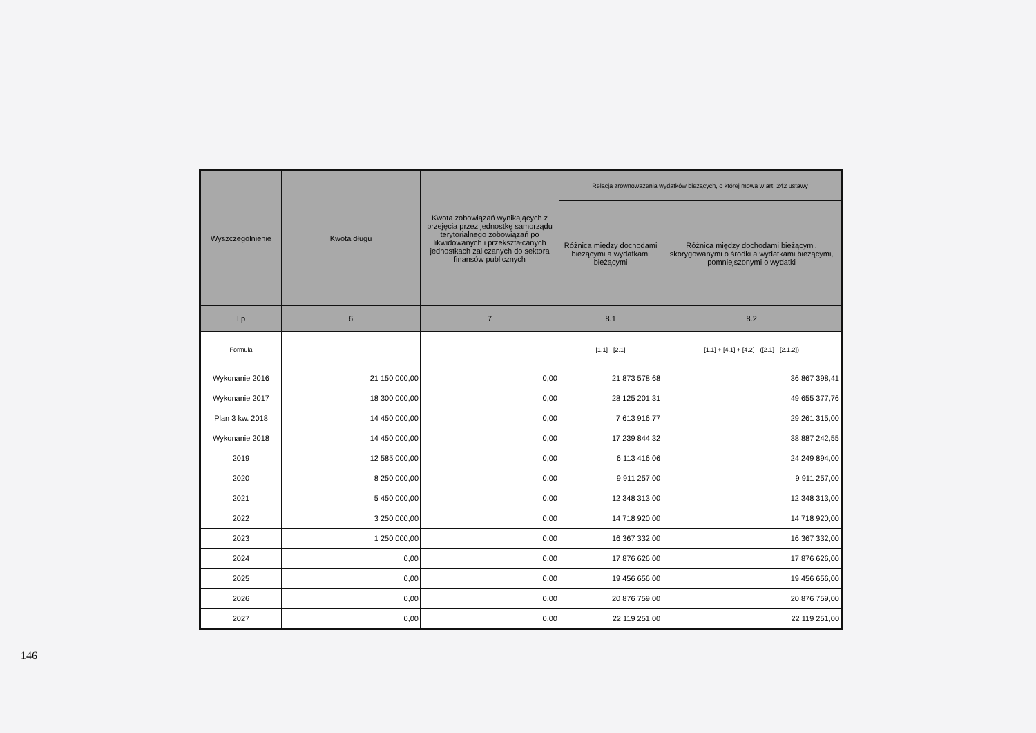| Wyszczególnienie | Kwota długu | Kwota zobowiązań wynikających z przejęcia przez jednostkę samorządu terytorialnego zobowiązań po likwidowanych i przekształcanych jednostkach zaliczanych do sektora finansów publicznych | Relacja zrównoważenia wydatków bieżących, o której mowa w art. 242 ustawy | |
| --- | --- | --- | --- | --- |
| | | | Różnica między dochodami bieżącymi a wydatkami bieżącymi | Różnica między dochodami bieżącymi, skorygowanymi o środki a wydatkami bieżącymi, pomniejszonymi o wydatki |
| Lp | 6 | 7 | 8.1 | 8.2 |
| Formuła | | | [1.1] - [2.1] | [1.1] + [4.1] + [4.2] - ([2.1] - [2.1.2]) |
| Wykonanie 2016 | 21 150 000,00 | 0,00 | 21 873 578,68 | 36 867 398,41 |
| Wykonanie 2017 | 18 300 000,00 | 0,00 | 28 125 201,31 | 49 655 377,76 |
| Plan 3 kw. 2018 | 14 450 000,00 | 0,00 | 7 613 916,77 | 29 261 315,00 |
| Wykonanie 2018 | 14 450 000,00 | 0,00 | 17 239 844,32 | 38 887 242,55 |
| 2019 | 12 585 000,00 | 0,00 | 6 113 416,06 | 24 249 894,00 |
| 2020 | 8 250 000,00 | 0,00 | 9 911 257,00 | 9 911 257,00 |
| 2021 | 5 450 000,00 | 0,00 | 12 348 313,00 | 12 348 313,00 |
| 2022 | 3 250 000,00 | 0,00 | 14 718 920,00 | 14 718 920,00 |
| 2023 | 1 250 000,00 | 0,00 | 16 367 332,00 | 16 367 332,00 |
| 2024 | 0,00 | 0,00 | 17 876 626,00 | 17 876 626,00 |
| 2025 | 0,00 | 0,00 | 19 456 656,00 | 19 456 656,00 |
| 2026 | 0,00 | 0,00 | 20 876 759,00 | 20 876 759,00 |
| 2027 | 0,00 | 0,00 | 22 119 251,00 | 22 119 251,00 |
146